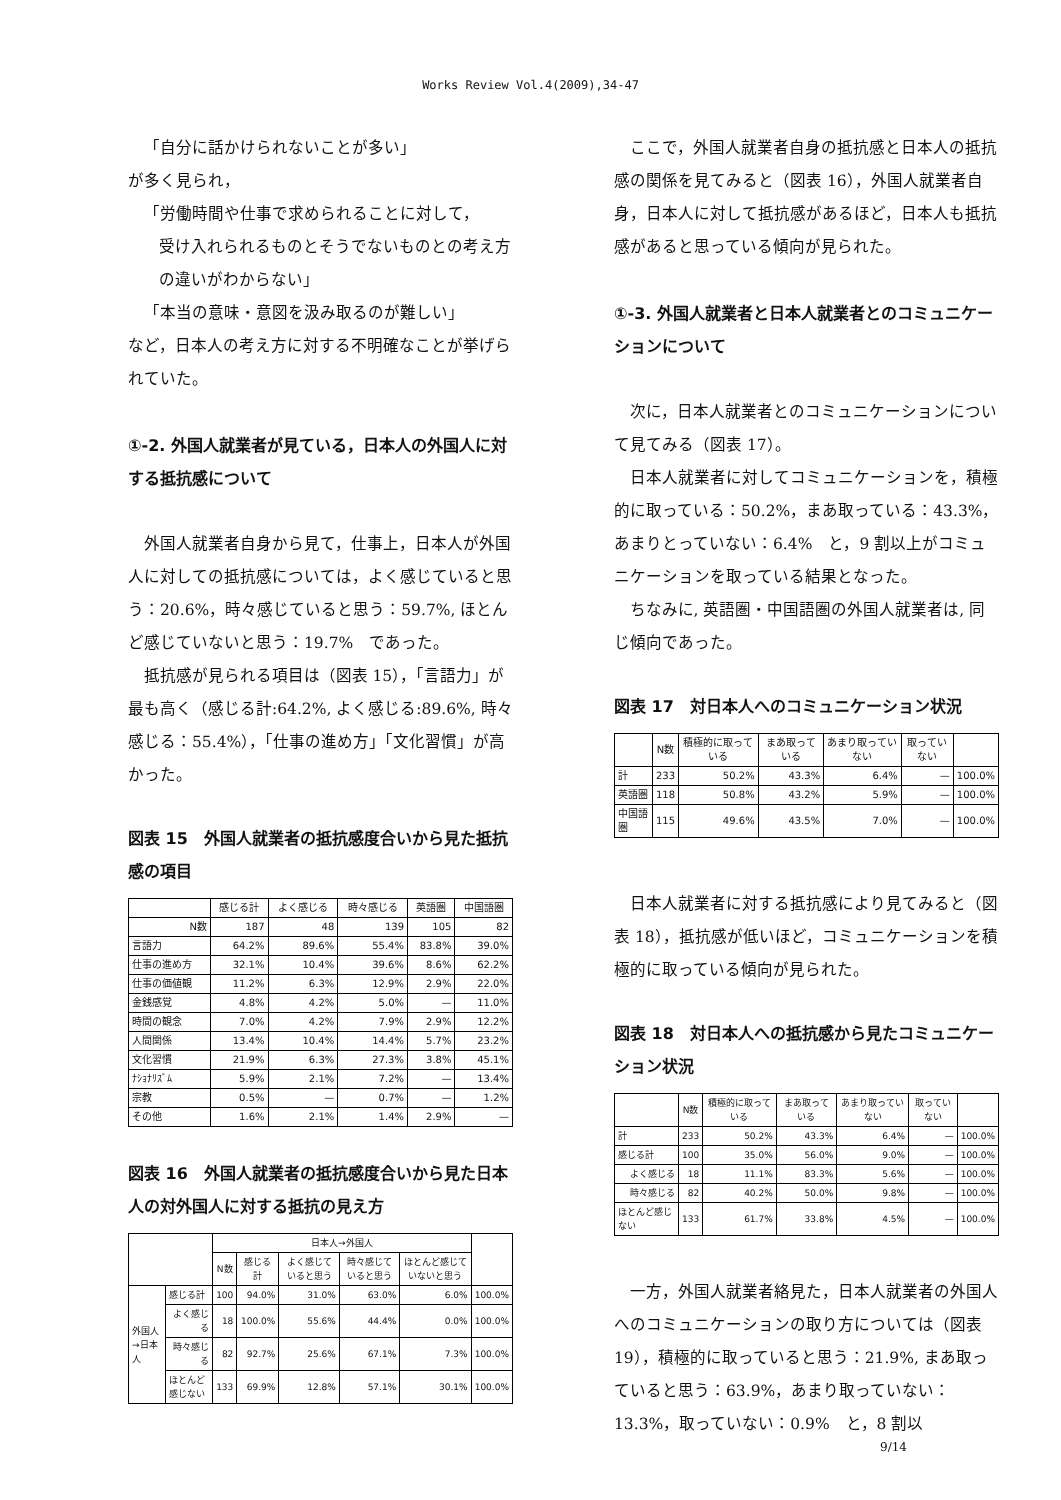Works Review Vol.4(2009),34-47
「自分に話かけられないことが多い」
が多く見られ，
「労働時間や仕事で求められることに対して，
受け入れられるものとそうでないものとの考え方の違いがわからない」
「本当の意味・意図を汲み取るのが難しい」
など，日本人の考え方に対する不明確なことが挙げられていた。
①-2. 外国人就業者が見ている，日本人の外国人に対する抵抗感について
外国人就業者自身から見て，仕事上，日本人が外国人に対しての抵抗感については，よく感じていると思う：20.6%，時々感じていると思う：59.7%, ほとんど感じていないと思う：19.7%　であった。
抵抗感が見られる項目は（図表 15），「言語力」が最も高く（感じる計:64.2%, よく感じる:89.6%, 時々感じる：55.4%），「仕事の進め方」「文化習慣」が高かった。
図表 15　外国人就業者の抵抗感度合いから見た抵抗感の項目
| | 感じる計 | よく感じる | 時々感じる | 英語圏 | 中国語圏 |
| --- | --- | --- | --- | --- | --- |
| N数 | 187 | 48 | 139 | 105 | 82 |
| 言語力 | 64.2% | 89.6% | 55.4% | 83.8% | 39.0% |
| 仕事の進め方 | 32.1% | 10.4% | 39.6% | 8.6% | 62.2% |
| 仕事の価値観 | 11.2% | 6.3% | 12.9% | 2.9% | 22.0% |
| 金銭感覚 | 4.8% | 4.2% | 5.0% | — | 11.0% |
| 時間の観念 | 7.0% | 4.2% | 7.9% | 2.9% | 12.2% |
| 人間関係 | 13.4% | 10.4% | 14.4% | 5.7% | 23.2% |
| 文化習慣 | 21.9% | 6.3% | 27.3% | 3.8% | 45.1% |
| ﾅｼｮﾅﾘｽﾞﾑ | 5.9% | 2.1% | 7.2% | — | 13.4% |
| 宗教 | 0.5% | — | 0.7% | — | 1.2% |
| その他 | 1.6% | 2.1% | 1.4% | 2.9% | — |
図表 16　外国人就業者の抵抗感度合いから見た日本人の対外国人に対する抵抗の見え方
| | | 日本人→外国人 | | | | | |
| --- | --- | --- | --- | --- | --- | --- | --- |
| | | N数 | 感じる計 | よく感じていると思う | 時々感じていると思う | ほとんど感じていないと思う | |
| 外国人→日本人 | 感じる計 | 100 | 94.0% | 31.0% | 63.0% | 6.0% | 100.0% |
| | よく感じる | 18 | 100.0% | 55.6% | 44.4% | 0.0% | 100.0% |
| | 時々感じる | 82 | 92.7% | 25.6% | 67.1% | 7.3% | 100.0% |
| | ほとんど感じない | 133 | 69.9% | 12.8% | 57.1% | 30.1% | 100.0% |
ここで，外国人就業者自身の抵抗感と日本人の抵抗感の関係を見てみると（図表 16），外国人就業者自身，日本人に対して抵抗感があるほど，日本人も抵抗感があると思っている傾向が見られた。
①-3. 外国人就業者と日本人就業者とのコミュニケーションについて
次に，日本人就業者とのコミュニケーションについて見てみる（図表 17）。
日本人就業者に対してコミュニケーションを，積極的に取っている：50.2%，まあ取っている：43.3%，あまりとっていない：6.4%　と，9 割以上がコミュニケーションを取っている結果となった。
ちなみに, 英語圏・中国語圏の外国人就業者は, 同じ傾向であった。
図表 17　対日本人へのコミュニケーション状況
| | N数 | 積極的に取っている | まあ取っている | あまり取っていない | 取っていない | |
| --- | --- | --- | --- | --- | --- | --- |
| 計 | 233 | 50.2% | 43.3% | 6.4% | — | 100.0% |
| 英語圏 | 118 | 50.8% | 43.2% | 5.9% | — | 100.0% |
| 中国語圏 | 115 | 49.6% | 43.5% | 7.0% | — | 100.0% |
日本人就業者に対する抵抗感により見てみると（図表 18），抵抗感が低いほど，コミュニケーションを積極的に取っている傾向が見られた。
図表 18　対日本人への抵抗感から見たコミュニケーション状況
| | N数 | 積極的に取っている | まあ取っている | あまり取っていない | 取っていない | |
| --- | --- | --- | --- | --- | --- | --- |
| 計 | 233 | 50.2% | 43.3% | 6.4% | — | 100.0% |
| 感じる計 | 100 | 35.0% | 56.0% | 9.0% | — | 100.0% |
| よく感じる | 18 | 11.1% | 83.3% | 5.6% | — | 100.0% |
| 時々感じる | 82 | 40.2% | 50.0% | 9.8% | — | 100.0% |
| ほとんど感じない | 133 | 61.7% | 33.8% | 4.5% | — | 100.0% |
一方，外国人就業者絡見た，日本人就業者の外国人へのコミュニケーションの取り方については（図表 19），積極的に取っていると思う：21.9%, まあ取っていると思う：63.9%，あまり取っていない：13.3%，取っていない：0.9%　と，8 割以
9/14